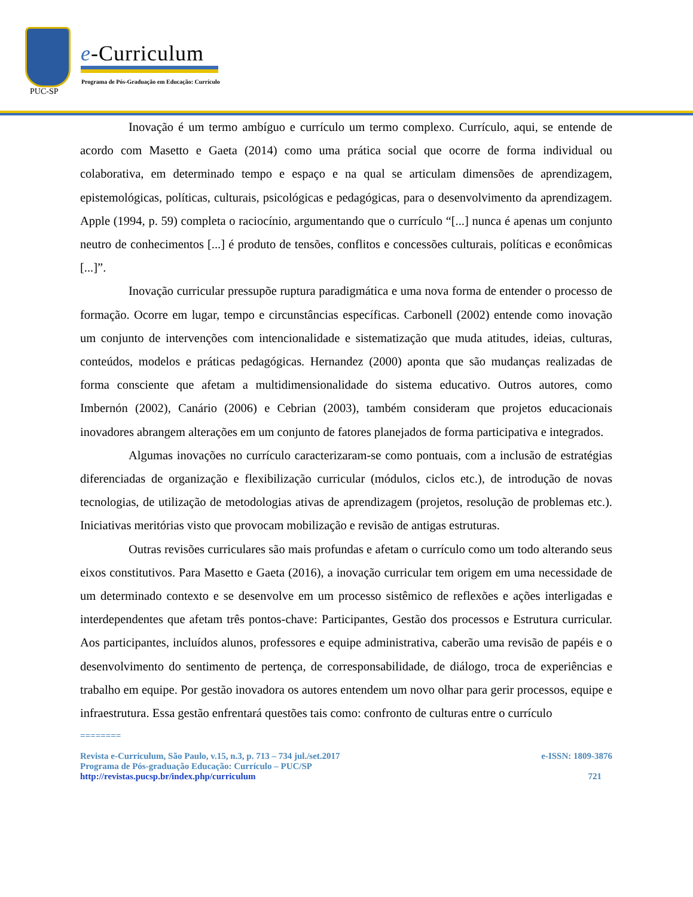PUC-SP
e-Curriculum
Programa de Pós-Graduação em Educação: Currículo
Inovação é um termo ambíguo e currículo um termo complexo. Currículo, aqui, se entende de acordo com Masetto e Gaeta (2014) como uma prática social que ocorre de forma individual ou colaborativa, em determinado tempo e espaço e na qual se articulam dimensões de aprendizagem, epistemológicas, políticas, culturais, psicológicas e pedagógicas, para o desenvolvimento da aprendizagem. Apple (1994, p. 59) completa o raciocínio, argumentando que o currículo “[...] nunca é apenas um conjunto neutro de conhecimentos [...] é produto de tensões, conflitos e concessões culturais, políticas e econômicas [...]”.
Inovação curricular pressupõe ruptura paradigmática e uma nova forma de entender o processo de formação. Ocorre em lugar, tempo e circunstâncias específicas. Carbonell (2002) entende como inovação um conjunto de intervenções com intencionalidade e sistematização que muda atitudes, ideias, culturas, conteúdos, modelos e práticas pedagógicas. Hernandez (2000) aponta que são mudanças realizadas de forma consciente que afetam a multidimensionalidade do sistema educativo. Outros autores, como Imbernón (2002), Canário (2006) e Cebrian (2003), também consideram que projetos educacionais inovadores abrangem alterações em um conjunto de fatores planejados de forma participativa e integrados.
Algumas inovações no currículo caracterizaram-se como pontuais, com a inclusão de estratégias diferenciadas de organização e flexibilização curricular (módulos, ciclos etc.), de introdução de novas tecnologias, de utilização de metodologias ativas de aprendizagem (projetos, resolução de problemas etc.). Iniciativas meritórias visto que provocam mobilização e revisão de antigas estruturas.
Outras revisões curriculares são mais profundas e afetam o currículo como um todo alterando seus eixos constitutivos. Para Masetto e Gaeta (2016), a inovação curricular tem origem em uma necessidade de um determinado contexto e se desenvolve em um processo sistêmico de reflexões e ações interligadas e interdependentes que afetam três pontos-chave: Participantes, Gestão dos processos e Estrutura curricular. Aos participantes, incluídos alunos, professores e equipe administrativa, caberão uma revisão de papéis e o desenvolvimento do sentimento de pertença, de corresponsabilidade, de diálogo, troca de experiências e trabalho em equipe. Por gestão inovadora os autores entendem um novo olhar para gerir processos, equipe e infraestrutura. Essa gestão enfrentará questões tais como: confronto de culturas entre o currículo
========
e-ISSN: 1809-3876 Revista e-Curriculum, São Paulo, v.15, n.3, p. 713 – 734 jul./set.2017
Programa de Pós-graduação Educação: Currículo – PUC/SP
721 http://revistas.pucsp.br/index.php/curriculum